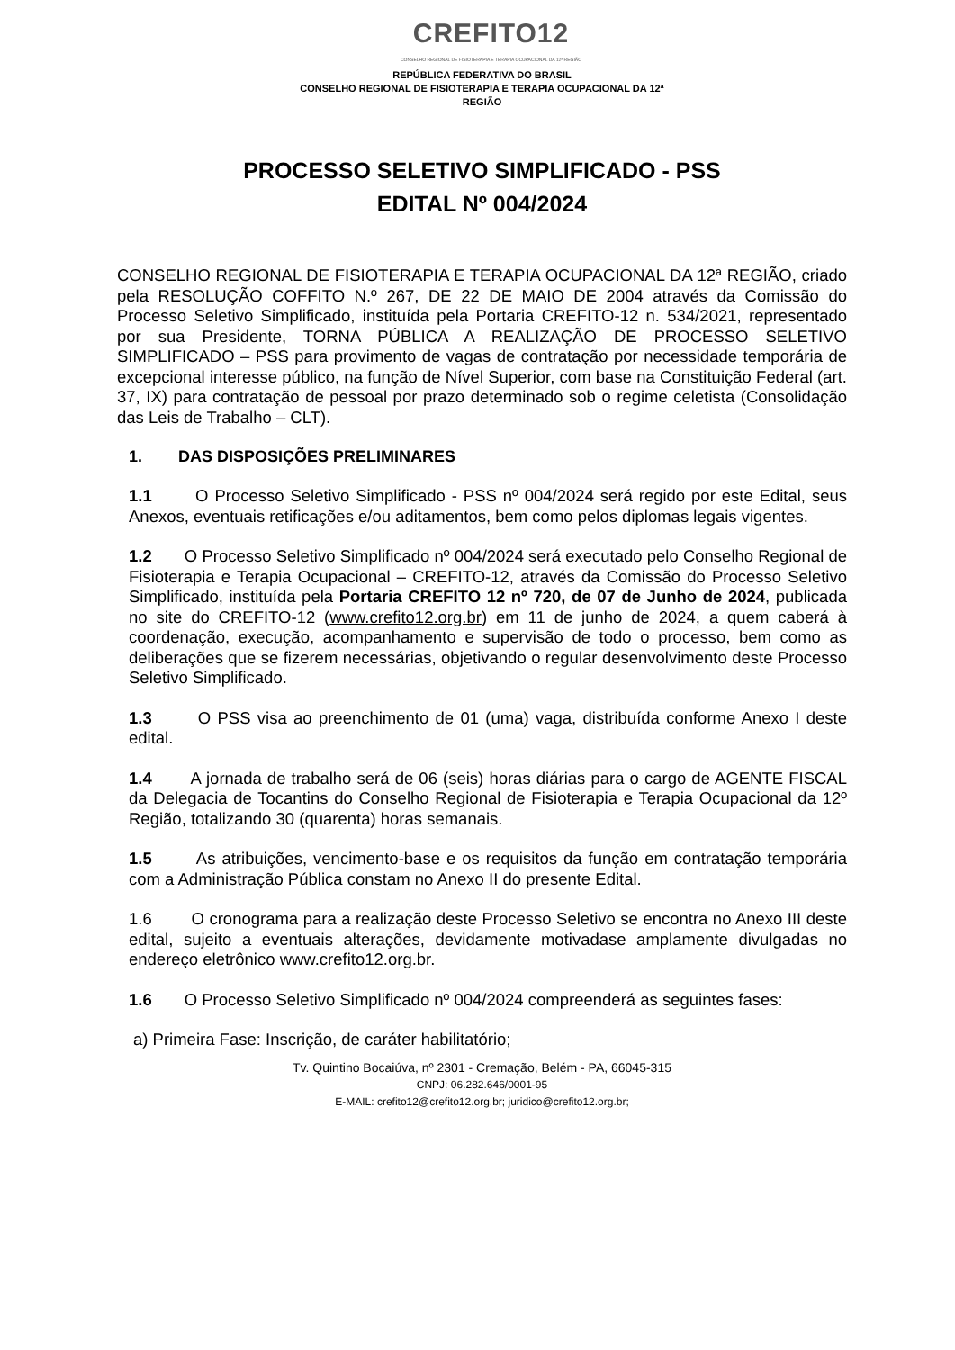CREFITO12
CONSELHO REGIONAL DE FISIOTERAPIA E TERAPIA OCUPACIONAL DA 12ª REGIÃO
REPÚBLICA FEDERATIVA DO BRASIL
CONSELHO REGIONAL DE FISIOTERAPIA E TERAPIA OCUPACIONAL DA 12ª
REGIÃO
PROCESSO SELETIVO SIMPLIFICADO - PSS
EDITAL Nº 004/2024
CONSELHO REGIONAL DE FISIOTERAPIA E TERAPIA OCUPACIONAL DA 12ª REGIÃO, criado pela RESOLUÇÃO COFFITO N.º 267, DE 22 DE MAIO DE 2004 através da Comissão do Processo Seletivo Simplificado, instituída pela Portaria CREFITO-12 n. 534/2021, representado por sua Presidente, TORNA PÚBLICA A REALIZAÇÃO DE PROCESSO SELETIVO SIMPLIFICADO – PSS para provimento de vagas de contratação por necessidade temporária de excepcional interesse público, na função de Nível Superior, com base na Constituição Federal (art. 37, IX) para contratação de pessoal por prazo determinado sob o regime celetista (Consolidação das Leis de Trabalho – CLT).
1. DAS DISPOSIÇÕES PRELIMINARES
1.1 O Processo Seletivo Simplificado - PSS nº 004/2024 será regido por este Edital, seus Anexos, eventuais retificações e/ou aditamentos, bem como pelos diplomas legais vigentes.
1.2 O Processo Seletivo Simplificado nº 004/2024 será executado pelo Conselho Regional de Fisioterapia e Terapia Ocupacional – CREFITO-12, através da Comissão do Processo Seletivo Simplificado, instituída pela Portaria CREFITO 12 nº 720, de 07 de Junho de 2024, publicada no site do CREFITO-12 (www.crefito12.org.br) em 11 de junho de 2024, a quem caberá à coordenação, execução, acompanhamento e supervisão de todo o processo, bem como as deliberações que se fizerem necessárias, objetivando o regular desenvolvimento deste Processo Seletivo Simplificado.
1.3 O PSS visa ao preenchimento de 01 (uma) vaga, distribuída conforme Anexo I deste edital.
1.4 A jornada de trabalho será de 06 (seis) horas diárias para o cargo de AGENTE FISCAL da Delegacia de Tocantins do Conselho Regional de Fisioterapia e Terapia Ocupacional da 12º Região, totalizando 30 (quarenta) horas semanais.
1.5 As atribuições, vencimento-base e os requisitos da função em contratação temporária com a Administração Pública constam no Anexo II do presente Edital.
1.6 O cronograma para a realização deste Processo Seletivo se encontra no Anexo III deste edital, sujeito a eventuais alterações, devidamente motivadase amplamente divulgadas no endereço eletrônico www.crefito12.org.br.
1.6 O Processo Seletivo Simplificado nº 004/2024 compreenderá as seguintes fases:
a) Primeira Fase: Inscrição, de caráter habilitatório;
Tv. Quintino Bocaiúva, nº 2301 - Cremação, Belém - PA, 66045-315
CNPJ: 06.282.646/0001-95
E-MAIL: crefito12@crefito12.org.br; juridico@crefito12.org.br;